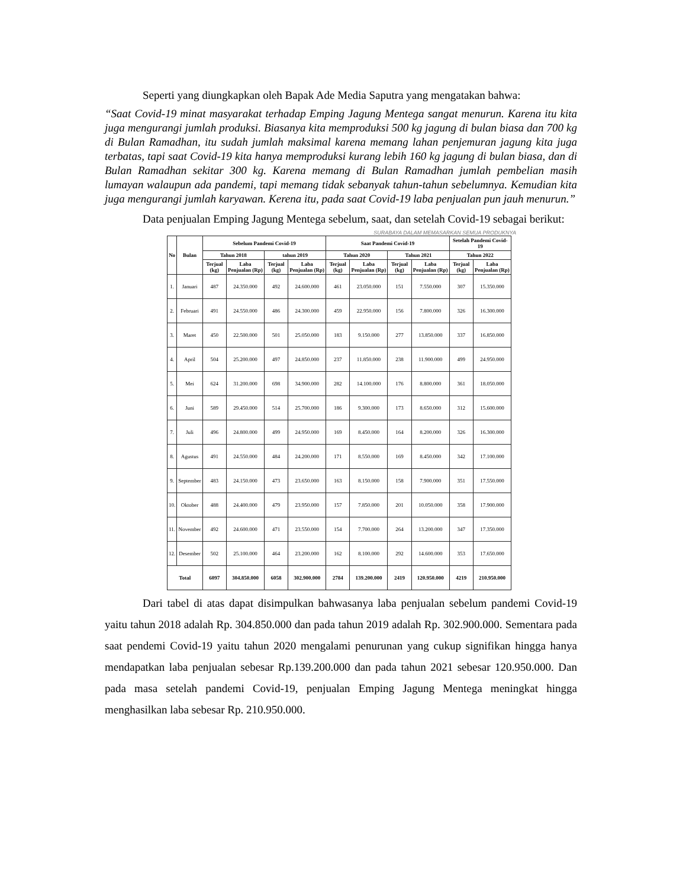Seperti yang diungkapkan oleh Bapak Ade Media Saputra yang mengatakan bahwa:
“Saat Covid-19 minat masyarakat terhadap Emping Jagung Mentega sangat menurun. Karena itu kita juga mengurangi jumlah produksi. Biasanya kita memproduksi 500 kg jagung di bulan biasa dan 700 kg di Bulan Ramadhan, itu sudah jumlah maksimal karena memang lahan penjemuran jagung kita juga terbatas, tapi saat Covid-19 kita hanya memproduksi kurang lebih 160 kg jagung di bulan biasa, dan di Bulan Ramadhan sekitar 300 kg. Karena memang di Bulan Ramadhan jumlah pembelian masih lumayan walaupun ada pandemi, tapi memang tidak sebanyak tahun-tahun sebelumnya. Kemudian kita juga mengurangi jumlah karyawan. Kerena itu, pada saat Covid-19 laba penjualan pun jauh menurun.”
Data penjualan Emping Jagung Mentega sebelum, saat, dan setelah Covid-19 sebagai berikut:
SURABAYA DALAM MEMASARKAN SEMUA PRODUKNYA
| No | Bulan | Sebelum Pandemi Covid-19 | | | | Saat Pandemi Covid-19 | | | | Setelah Pandemi Covid-19 | |
| --- | --- | --- | --- | --- | --- | --- | --- | --- | --- | --- | --- |
| | | Tahun 2018 | | tahun 2019 | | Tahun 2020 | | Tahun 2021 | | Tahun 2022 | |
| | | Terjual (kg) | Laba Penjualan (Rp) | Terjual (kg) | Laba Penjualan (Rp) | Terjual (kg) | Laba Penjualan (Rp) | Terjual (kg) | Laba Penjualan (Rp) | Terjual (kg) | Laba Penjualan (Rp) |
| 1. | Januari | 487 | 24.350.000 | 492 | 24.600.000 | 461 | 23.050.000 | 151 | 7.550.000 | 307 | 15.350.000 |
| 2. | Februari | 491 | 24.550.000 | 486 | 24.300.000 | 459 | 22.950.000 | 156 | 7.800.000 | 326 | 16.300.000 |
| 3. | Maret | 450 | 22.500.000 | 501 | 25.050.000 | 183 | 9.150.000 | 277 | 13.850.000 | 337 | 16.850.000 |
| 4. | April | 504 | 25.200.000 | 497 | 24.850.000 | 237 | 11.850.000 | 238 | 11.900.000 | 499 | 24.950.000 |
| 5. | Mei | 624 | 31.200.000 | 698 | 34.900.000 | 282 | 14.100.000 | 176 | 8.800.000 | 361 | 18.050.000 |
| 6. | Juni | 589 | 29.450.000 | 514 | 25.700.000 | 186 | 9.300.000 | 173 | 8.650.000 | 312 | 15.600.000 |
| 7. | Juli | 496 | 24.800.000 | 499 | 24.950.000 | 169 | 8.450.000 | 164 | 8.200.000 | 326 | 16.300.000 |
| 8. | Agustus | 491 | 24.550.000 | 484 | 24.200.000 | 171 | 8.550.000 | 169 | 8.450.000 | 342 | 17.100.000 |
| 9. | September | 483 | 24.150.000 | 473 | 23.650.000 | 163 | 8.150.000 | 158 | 7.900.000 | 351 | 17.550.000 |
| 10. | Oktober | 488 | 24.400.000 | 479 | 23.950.000 | 157 | 7.850.000 | 201 | 10.050.000 | 358 | 17.900.000 |
| 11. | November | 492 | 24.600.000 | 471 | 23.550.000 | 154 | 7.700.000 | 264 | 13.200.000 | 347 | 17.350.000 |
| 12. | Desember | 502 | 25.100.000 | 464 | 23.200.000 | 162 | 8.100.000 | 292 | 14.600.000 | 353 | 17.650.000 |
| Total | | 6097 | 304.850.000 | 6058 | 302.900.000 | 2784 | 139.200.000 | 2419 | 120.950.000 | 4219 | 210.950.000 |
Dari tabel di atas dapat disimpulkan bahwasanya laba penjualan sebelum pandemi Covid-19 yaitu tahun 2018 adalah Rp. 304.850.000 dan pada tahun 2019 adalah Rp. 302.900.000. Sementara pada saat pendemi Covid-19 yaitu tahun 2020 mengalami penurunan yang cukup signifikan hingga hanya mendapatkan laba penjualan sebesar Rp.139.200.000 dan pada tahun 2021 sebesar 120.950.000. Dan pada masa setelah pandemi Covid-19, penjualan Emping Jagung Mentega meningkat hingga menghasilkan laba sebesar Rp. 210.950.000.